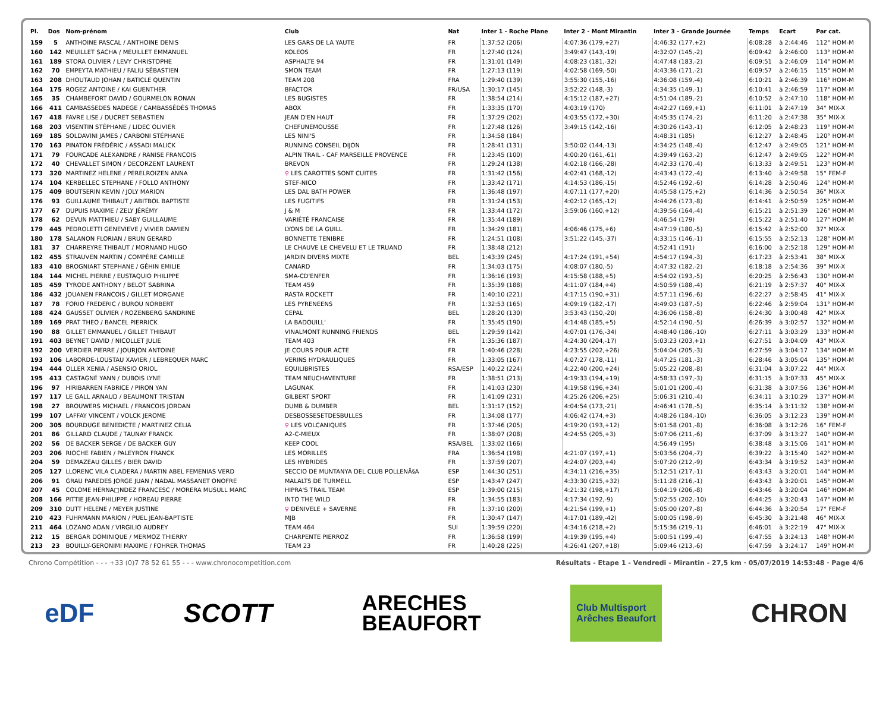| Pl. | Dos | Nom-prénom | Club | Nat | Inter 1 - Roche Plane | Inter 2 - Mont Mirantin | Inter 3 - Grande Journée | Temps | Ecart | Par cat. |
| --- | --- | --- | --- | --- | --- | --- | --- | --- | --- | --- |
| 159 | 5 | ANTHOINE PASCAL / ANTHOINE DENIS | LES GARS DE LA YAUTE | FR | 1:37:52 (206) | 4:07:36 (179,+27) | 4:46:32 (177,+2) | 6:08:28 | à 2:44:46 | 112° HOM-M |
| 160 | 142 | MEUILLET SACHA / MEUILLET EMMANUEL | KOLEOS | FR | 1:27:40 (124) | 3:49:47 (143,-19) | 4:32:07 (145,-2) | 6:09:42 | à 2:46:00 | 113° HOM-M |
| 161 | 189 | STORA OLIVIER / LEVY CHRISTOPHE | ASPHALTE 94 | FR | 1:31:01 (149) | 4:08:23 (181,-32) | 4:47:48 (183,-2) | 6:09:51 | à 2:46:09 | 114° HOM-M |
| 162 | 70 | EMPEYTA MATHIEU / FALIU SÉBASTIEN | SMON TEAM | FR | 1:27:13 (119) | 4:02:58 (169,-50) | 4:43:36 (171,-2) | 6:09:57 | à 2:46:15 | 115° HOM-M |
| 163 | 208 | DHOUTAUD JOHAN / BATICLE QUENTIN | TEAM 208 | FRA | 1:29:40 (139) | 3:55:30 (155,-16) | 4:36:08 (159,-4) | 6:10:21 | à 2:46:39 | 116° HOM-M |
| 164 | 175 | ROGEZ ANTOINE / KAI GUENTHER | BFACTOR | FR/USA | 1:30:17 (145) | 3:52:22 (148,-3) | 4:34:35 (149,-1) | 6:10:41 | à 2:46:59 | 117° HOM-M |
| 165 | 35 | CHAMBEFORT DAVID / GOURMELON RONAN | LES BUGISTES | FR | 1:38:54 (214) | 4:15:12 (187,+27) | 4:51:04 (189,-2) | 6:10:52 | à 2:47:10 | 118° HOM-M |
| 166 | 411 | CAMBASSEDES NADEGE / CAMBASSÉDÉS THOMAS | ABOX | FR | 1:33:35 (170) | 4:03:19 (170) | 4:42:27 (169,+1) | 6:11:01 | à 2:47:19 | 34° MIX-X |
| 167 | 418 | FAVRE LISE / DUCRET SEBASTIEN | JEAN D'EN HAUT | FR | 1:37:29 (202) | 4:03:55 (172,+30) | 4:45:35 (174,-2) | 6:11:20 | à 2:47:38 | 35° MIX-X |
| 168 | 203 | VISENTIN STÉPHANE / LIDEC OLIVIER | CHEFUNEMOUSSE | FR | 1:27:48 (126) | 3:49:15 (142,-16) | 4:30:26 (143,-1) | 6:12:05 | à 2:48:23 | 119° HOM-M |
| 169 | 185 | SOLDAVINI JAMES / CARBONI STÉPHANE | LES NINI'S | FR | 1:34:58 (184) | | 4:48:31 (185) | 6:12:27 | à 2:48:45 | 120° HOM-M |
| 170 | 163 | PINATON FRÉDÉRIC / ASSADI MALICK | RUNNING CONSEIL DIJON | FR | 1:28:41 (131) | 3:50:02 (144,-13) | 4:34:25 (148,-4) | 6:12:47 | à 2:49:05 | 121° HOM-M |
| 171 | 79 | FOURCADE ALEXANDRE / RANISE FRANCOIS | ALPIN TRAIL - CAF MARSEILLE PROVENCE | FR | 1:23:45 (100) | 4:00:20 (161,-61) | 4:39:49 (163,-2) | 6:12:47 | à 2:49:05 | 122° HOM-M |
| 172 | 40 | CHEVALLET SIMON / DECORZENT LAURENT | BREVON | FR | 1:29:24 (138) | 4:02:18 (166,-28) | 4:42:33 (170,-4) | 6:13:33 | à 2:49:51 | 123° HOM-M |
| 173 | 320 | MARTINEZ HELENE / PERELROIZEN ANNA | ♀ LES CAROTTES SONT CUITES | FR | 1:31:42 (156) | 4:02:41 (168,-12) | 4:43:43 (172,-4) | 6:13:40 | à 2:49:58 | 15° FEM-F |
| 174 | 104 | KERBELLEC STEPHANE / FOLLO ANTHONY | STEF-NICO | FR | 1:33:42 (171) | 4:14:53 (186,-15) | 4:52:46 (192,-6) | 6:14:28 | à 2:50:46 | 124° HOM-M |
| 175 | 409 | BOUTSERIN KEVIN / JOLY MARION | LES DAL BATH POWER | FR | 1:36:48 (197) | 4:07:11 (177,+20) | 4:45:58 (175,+2) | 6:14:36 | à 2:50:54 | 36° MIX-X |
| 176 | 93 | GUILLAUME THIBAUT / ABITBOL BAPTISTE | LES FUGITIFS | FR | 1:31:24 (153) | 4:02:12 (165,-12) | 4:44:26 (173,-8) | 6:14:41 | à 2:50:59 | 125° HOM-M |
| 177 | 67 | DUPUIS MAXIME / ZELY JÉRÉMY | J & M | FR | 1:33:44 (172) | 3:59:06 (160,+12) | 4:39:56 (164,-4) | 6:15:21 | à 2:51:39 | 126° HOM-M |
| 178 | 62 | DEVUN MATTHIEU / SABY GUILLAUME | VARIÉTÉ FRANCAISE | FR | 1:35:44 (189) | | 4:46:54 (179) | 6:15:22 | à 2:51:40 | 127° HOM-M |
| 179 | 445 | PEDROLETTI GENEVIEVE / VIVIER DAMIEN | LYONS DE LA GUILL | FR | 1:34:29 (181) | 4:06:46 (175,+6) | 4:47:19 (180,-5) | 6:15:42 | à 2:52:00 | 37° MIX-X |
| 180 | 178 | SALANON FLORIAN / BRUN GERARD | BONNETTE TENIBRE | FR | 1:24:51 (108) | 3:51:22 (145,-37) | 4:33:15 (146,-1) | 6:15:55 | à 2:52:13 | 128° HOM-M |
| 181 | 37 | CHARREYRE THIBAUT / MORNAND HUGO | LE CHAUVE LE CHEVELU ET LE TRUAND | FR | 1:38:48 (212) | | 4:52:41 (191) | 6:16:00 | à 2:52:18 | 129° HOM-M |
| 182 | 455 | STRAUVEN MARTIN / COMPÈRE CAMILLE | JARDIN DIVERS MIXTE | BEL | 1:43:39 (245) | 4:17:24 (191,+54) | 4:54:17 (194,-3) | 6:17:23 | à 2:53:41 | 38° MIX-X |
| 183 | 410 | BROGNIART STEPHANE / GÉHIN EMILIE | CANARD | FR | 1:34:03 (175) | 4:08:07 (180,-5) | 4:47:32 (182,-2) | 6:18:18 | à 2:54:36 | 39° MIX-X |
| 184 | 144 | MICHEL PIERRE / EUSTAQUIO PHILIPPE | SMA-CD'ENFER | FR | 1:36:16 (193) | 4:15:58 (188,+5) | 4:54:02 (193,-5) | 6:20:25 | à 2:56:43 | 130° HOM-M |
| 185 | 459 | TYRODE ANTHONY / BELOT SABRINA | TEAM 459 | FR | 1:35:39 (188) | 4:11:07 (184,+4) | 4:50:59 (188,-4) | 6:21:19 | à 2:57:37 | 40° MIX-X |
| 186 | 432 | JOUANEN FRANCOIS / GILLET MORGANE | RASTA ROCKETT | FR | 1:40:10 (221) | 4:17:15 (190,+31) | 4:57:11 (196,-6) | 6:22:27 | à 2:58:45 | 41° MIX-X |
| 187 | 78 | FORIO FREDERIC / BUROU NORBERT | LES PYRENEENS | FR | 1:32:53 (165) | 4:09:19 (182,-17) | 4:49:03 (187,-5) | 6:22:46 | à 2:59:04 | 131° HOM-M |
| 188 | 424 | GAUSSET OLIVIER / ROZENBERG SANDRINE | CEPAL | BEL | 1:28:20 (130) | 3:53:43 (150,-20) | 4:36:06 (158,-8) | 6:24:30 | à 3:00:48 | 42° MIX-X |
| 189 | 169 | PRAT THEO / BANCEL PIERRICK | LA BADOUILL' | FR | 1:35:45 (190) | 4:14:48 (185,+5) | 4:52:14 (190,-5) | 6:26:39 | à 3:02:57 | 132° HOM-M |
| 190 | 88 | GILLET EMMANUEL / GILLET THIBAUT | VINALMONT RUNNING FRIENDS | BEL | 1:29:59 (142) | 4:07:01 (176,-34) | 4:48:40 (186,-10) | 6:27:11 | à 3:03:29 | 133° HOM-M |
| 191 | 403 | BEYNET DAVID / NICOLLET JULIE | TEAM 403 | FR | 1:35:36 (187) | 4:24:30 (204,-17) | 5:03:23 (203,+1) | 6:27:51 | à 3:04:09 | 43° MIX-X |
| 192 | 200 | VERDIER PIERRE / JOURJON ANTOINE | JE COURS POUR ACTE | FR | 1:40:46 (228) | 4:23:55 (202,+26) | 5:04:04 (205,-3) | 6:27:59 | à 3:04:17 | 134° HOM-M |
| 193 | 106 | LABORDE-LOUSTAU XAVIER / LEBREQUER MARC | VERINS HYDRAULIQUES | FR | 1:33:05 (167) | 4:07:27 (178,-11) | 4:47:25 (181,-3) | 6:28:46 | à 3:05:04 | 135° HOM-M |
| 194 | 444 | OLLER XENIA / ASENSIO ORIOL | EQUILIBRISTES | RSA/ESP | 1:40:22 (224) | 4:22:40 (200,+24) | 5:05:22 (208,-8) | 6:31:04 | à 3:07:22 | 44° MIX-X |
| 195 | 413 | CASTAGNÉ YANN / DUBOIS LYNE | TEAM NEUCHAVENTURE | FR | 1:38:51 (213) | 4:19:33 (194,+19) | 4:58:33 (197,-3) | 6:31:15 | à 3:07:33 | 45° MIX-X |
| 196 | 97 | HIRIBARREN FABRICE / PIRON YAN | LAGUNAK | FR | 1:41:03 (230) | 4:19:58 (196,+34) | 5:01:01 (200,-4) | 6:31:38 | à 3:07:56 | 136° HOM-M |
| 197 | 117 | LE GALL ARNAUD / BEAUMONT TRISTAN | GILBERT SPORT | FR | 1:41:09 (231) | 4:25:26 (206,+25) | 5:06:31 (210,-4) | 6:34:11 | à 3:10:29 | 137° HOM-M |
| 198 | 27 | BROUWERS MICHAEL / FRANCOIS JORDAN | DUMB & DUMBER | BEL | 1:31:17 (152) | 4:04:54 (173,-21) | 4:46:41 (178,-5) | 6:35:14 | à 3:11:32 | 138° HOM-M |
| 199 | 107 | LAFFAY VINCENT / VOLCK JEROME | DESBOSSESETDESBULLES | FR | 1:34:08 (177) | 4:06:42 (174,+3) | 4:48:26 (184,-10) | 6:36:05 | à 3:12:23 | 139° HOM-M |
| 200 | 305 | BOURDUGE BENEDICTE / MARTINEZ CELIA | ♀ LES VOLCANIQUES | FR | 1:37:46 (205) | 4:19:20 (193,+12) | 5:01:58 (201,-8) | 6:36:08 | à 3:12:26 | 16° FEM-F |
| 201 | 86 | GILLARD CLAUDE / TAUNAY FRANCK | A2-C-MIEUX | FR | 1:38:07 (208) | 4:24:55 (205,+3) | 5:07:06 (211,-6) | 6:37:09 | à 3:13:27 | 140° HOM-M |
| 202 | 56 | DE BACKER SERGE / DE BACKER GUY | KEEP COOL | RSA/BEL | 1:33:02 (166) | | 4:56:49 (195) | 6:38:48 | à 3:15:06 | 141° HOM-M |
| 203 | 206 | RIOCHE FABIEN / PALEYRON FRANCK | LES MORILLES | FRA | 1:36:54 (198) | 4:21:07 (197,+1) | 5:03:56 (204,-7) | 6:39:22 | à 3:15:40 | 142° HOM-M |
| 204 | 59 | DEMAZEAU GILLES / BIER DAVID | LES HYBRIDES | FR | 1:37:59 (207) | 4:24:07 (203,+4) | 5:07:20 (212,-9) | 6:43:34 | à 3:19:52 | 143° HOM-M |
| 205 | 127 | LLORENC VILA CLADERA / MARTIN ABEL FEMENIAS VERD | SECCIO DE MUNTANYA DEL CLUB POLLENÃ§A | ESP | 1:44:30 (251) | 4:34:11 (216,+35) | 5:12:51 (217,-1) | 6:43:43 | à 3:20:01 | 144° HOM-M |
| 206 | 91 | GRAU PAREDES JORGE JUAN / NADAL MASSANET ONOFRE | MALALTS DE TURMELL | ESP | 1:43:47 (247) | 4:33:30 (215,+32) | 5:11:28 (216,-1) | 6:43:43 | à 3:20:01 | 145° HOM-M |
| 207 | 45 | COLOME HERNA□NDEZ FRANCESC / MORERA MUSULL MARC | HIPRA'S TRAIL TEAM | ESP | 1:39:00 (215) | 4:21:32 (198,+17) | 5:04:19 (206,-8) | 6:43:46 | à 3:20:04 | 146° HOM-M |
| 208 | 166 | PITTIE JEAN-PHILIPPE / HOREAU PIERRE | INTO THE WILD | FR | 1:34:55 (183) | 4:17:34 (192,-9) | 5:02:55 (202,-10) | 6:44:25 | à 3:20:43 | 147° HOM-M |
| 209 | 310 | DUTT HELENE / MEYER JUSTINE | ♀ DENIVELE + SAVERNE | FR | 1:37:10 (200) | 4:21:54 (199,+1) | 5:05:00 (207,-8) | 6:44:36 | à 3:20:54 | 17° FEM-F |
| 210 | 423 | FUHRMANN MARION / PUEL JEAN-BAPTISTE | MJB | FR | 1:30:47 (147) | 4:17:01 (189,-42) | 5:00:05 (198,-9) | 6:45:30 | à 3:21:48 | 46° MIX-X |
| 211 | 464 | LOZANO ADAN / VIRGILIO AUDREY | TEAM 464 | SUI | 1:39:59 (220) | 4:34:16 (218,+2) | 5:15:36 (219,-1) | 6:46:01 | à 3:22:19 | 47° MIX-X |
| 212 | 15 | BERGAR DOMINIQUE / MERMOZ THIERRY | CHARPENTE PIERROZ | FR | 1:36:58 (199) | 4:19:39 (195,+4) | 5:00:51 (199,-4) | 6:47:55 | à 3:24:13 | 148° HOM-M |
| 213 | 23 | BOUILLY-GERONIMI MAXIME / FOHRER THOMAS | TEAM 23 | FR | 1:40:28 (225) | 4:26:41 (207,+18) | 5:09:46 (213,-6) | 6:47:59 | à 3:24:17 | 149° HOM-M |
Chrono Compétition - - - +33 (0)7 78 52 61 55 - - - www.chronocompetition.com Résultats - Etape 1 - Vendredi - Mirantin - 27,5 km · 05/07/2019 14:53:48 · Page 4/6
eDF SCOTT ARECHES
BEAUFORT Club Multisport
Arêches Beaufort CHRON